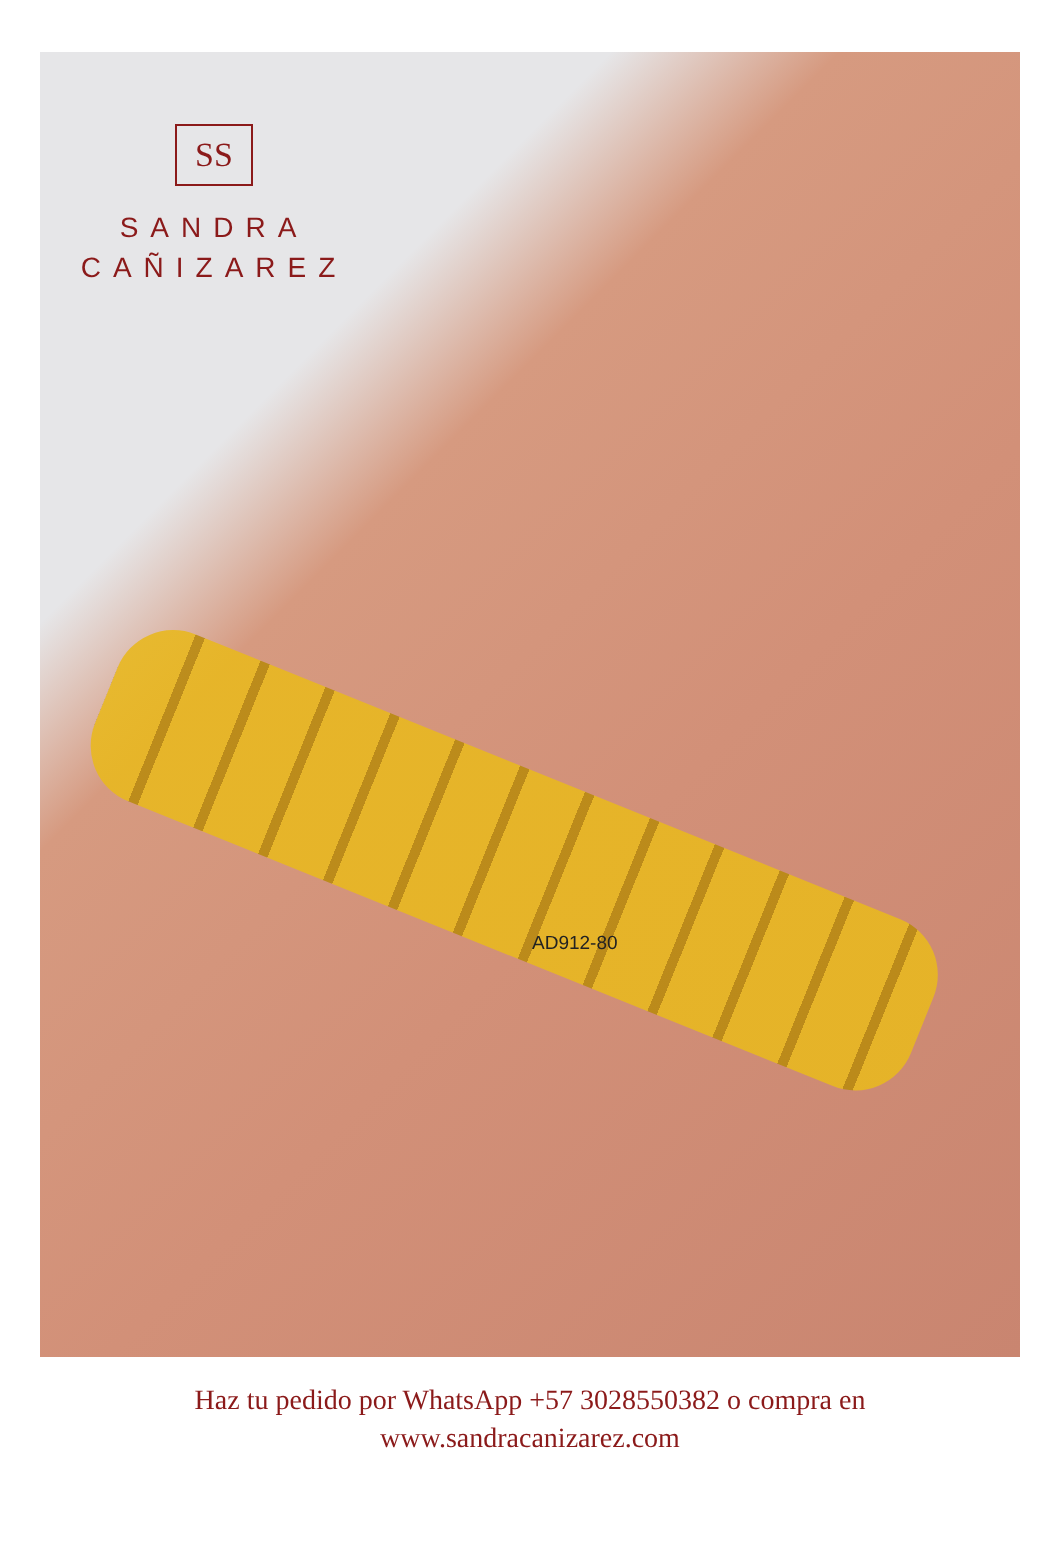SS
SANDRA
CAÑIZAREZ
AD912-80
Haz tu pedido por WhatsApp +57 3028550382 o compra en
www.sandracanizarez.com